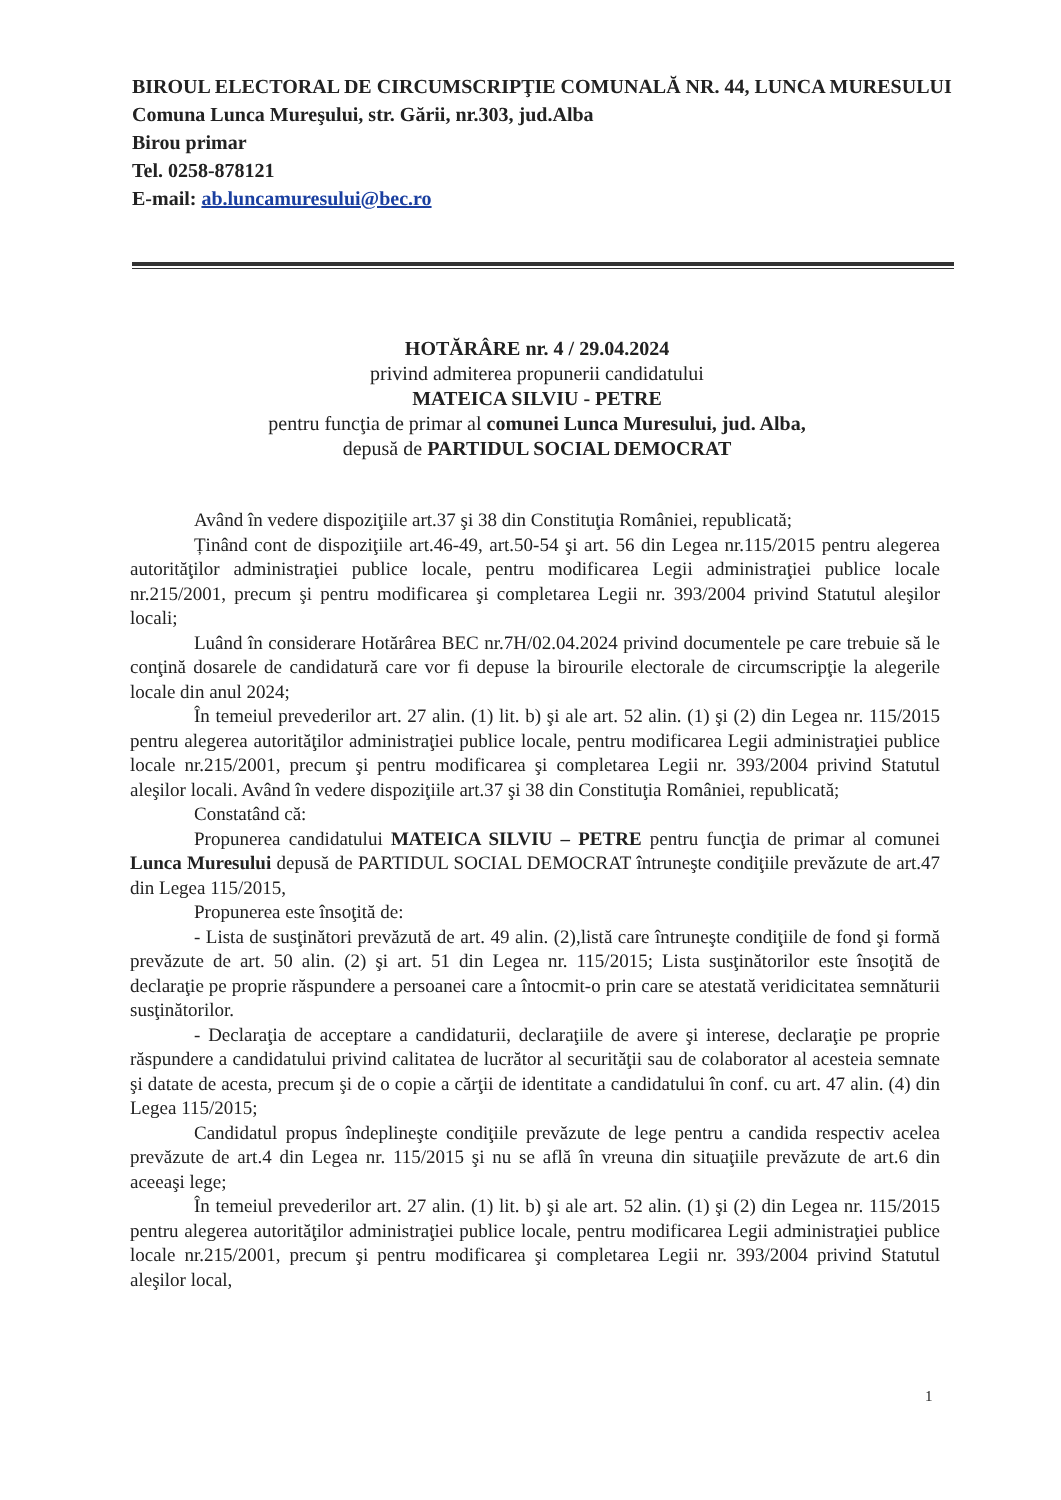BIROUL ELECTORAL DE CIRCUMSCRIPŢIE COMUNALĂ NR. 44, LUNCA MURESULUI
Comuna Lunca Mureşului, str. Gării, nr.303, jud.Alba
Birou primar
Tel. 0258-878121
E-mail: ab.luncamuresului@bec.ro
HOTĂRÂRE nr. 4 / 29.04.2024
privind admiterea propunerii candidatului
MATEICA SILVIU - PETRE
pentru funcţia de primar al comunei Lunca Muresului, jud. Alba,
depusă de PARTIDUL SOCIAL DEMOCRAT
Având în vedere dispoziţiile art.37 şi 38 din Constituţia României, republicată;
Ținând cont de dispoziţiile art.46-49, art.50-54 şi art. 56 din Legea nr.115/2015 pentru alegerea autorităţilor administraţiei publice locale, pentru modificarea Legii administraţiei publice locale nr.215/2001, precum şi pentru modificarea şi completarea Legii nr. 393/2004 privind Statutul aleşilor locali;
Luând în considerare Hotărârea BEC nr.7H/02.04.2024 privind documentele pe care trebuie să le conţină dosarele de candidatură care vor fi depuse la birourile electorale de circumscripţie la alegerile locale din anul 2024;
În temeiul prevederilor art. 27 alin. (1) lit. b) şi ale art. 52 alin. (1) şi (2) din Legea nr. 115/2015 pentru alegerea autorităţilor administraţiei publice locale, pentru modificarea Legii administraţiei publice locale nr.215/2001, precum şi pentru modificarea şi completarea Legii nr. 393/2004 privind Statutul aleşilor locali. Având în vedere dispoziţiile art.37 şi 38 din Constituţia României, republicată;
Constatând că:
Propunerea candidatului MATEICA SILVIU – PETRE pentru funcţia de primar al comunei Lunca Muresului depusă de PARTIDUL SOCIAL DEMOCRAT întruneşte condiţiile prevăzute de art.47 din Legea 115/2015,
Propunerea este însoţită de:
- Lista de susţinători prevăzută de art. 49 alin. (2),listă care întruneşte condiţiile de fond şi formă prevăzute de art. 50 alin. (2) şi art. 51 din Legea nr. 115/2015; Lista susţinătorilor este însoţită de declaraţie pe proprie răspundere a persoanei care a întocmit-o prin care se atestată veridicitatea semnăturii susţinătorilor.
- Declaraţia de acceptare a candidaturii, declaraţiile de avere şi interese, declaraţie pe proprie răspundere a candidatului privind calitatea de lucrător al securităţii sau de colaborator al acesteia semnate şi datate de acesta, precum şi de o copie a cărţii de identitate a candidatului în conf. cu art. 47 alin. (4) din Legea 115/2015;
Candidatul propus îndeplineşte condiţiile prevăzute de lege pentru a candida respectiv acelea prevăzute de art.4 din Legea nr. 115/2015 şi nu se află în vreuna din situaţiile prevăzute de art.6 din aceeaşi lege;
În temeiul prevederilor art. 27 alin. (1) lit. b) şi ale art. 52 alin. (1) şi (2) din Legea nr. 115/2015 pentru alegerea autorităţilor administraţiei publice locale, pentru modificarea Legii administraţiei publice locale nr.215/2001, precum şi pentru modificarea şi completarea Legii nr. 393/2004 privind Statutul aleşilor local,
1